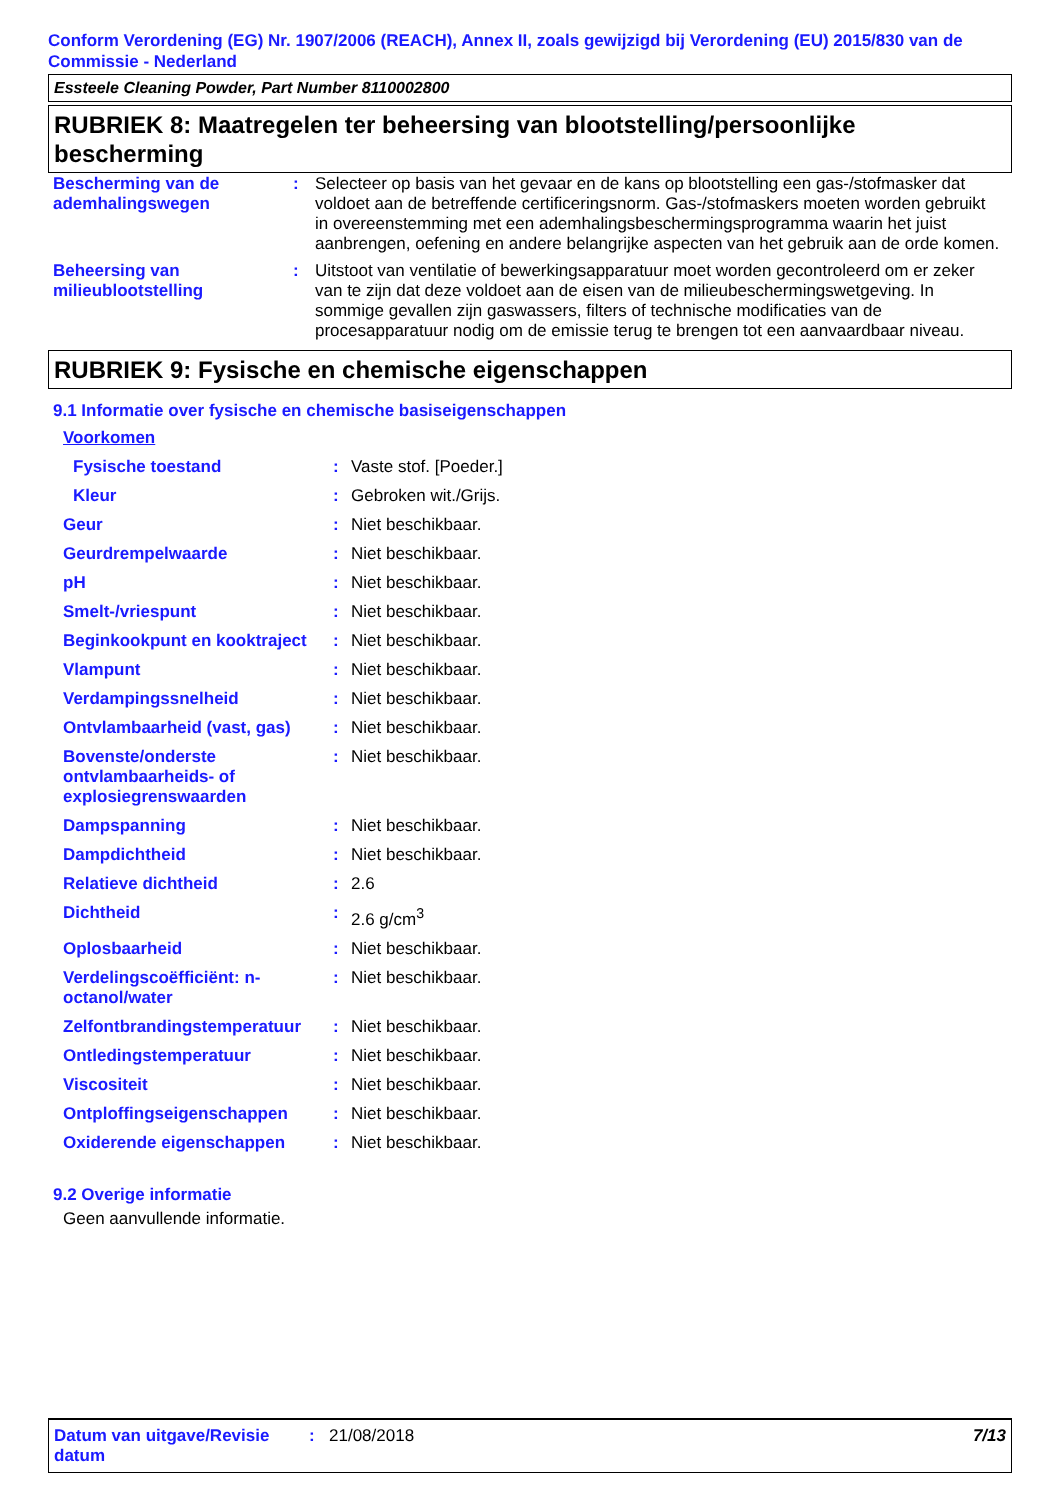Conform Verordening (EG) Nr. 1907/2006 (REACH), Annex II, zoals gewijzigd bij Verordening (EU) 2015/830 van de Commissie - Nederland
Essteele Cleaning Powder, Part Number 8110002800
RUBRIEK 8: Maatregelen ter beheersing van blootstelling/persoonlijke bescherming
| Bescherming van de ademhalingswegen | : | Selecteer op basis van het gevaar en de kans op blootstelling een gas-/stofmasker dat voldoet aan de betreffende certificeringsnorm. Gas-/stofmaskers moeten worden gebruikt in overeenstemming met een ademhalingsbeschermingsprogramma waarin het juist aanbrengen, oefening en andere belangrijke aspecten van het gebruik aan de orde komen. |
| Beheersing van milieublootstelling | : | Uitstoot van ventilatie of bewerkingsapparatuur moet worden gecontroleerd om er zeker van te zijn dat deze voldoet aan de eisen van de milieubeschermingswetgeving. In sommige gevallen zijn gaswassers, filters of technische modificaties van de procesapparatuur nodig om de emissie terug te brengen tot een aanvaardbaar niveau. |
RUBRIEK 9: Fysische en chemische eigenschappen
9.1 Informatie over fysische en chemische basiseigenschappen
| Voorkomen | | |
| Fysische toestand | : | Vaste stof. [Poeder.] |
| Kleur | : | Gebroken wit./Grijs. |
| Geur | : | Niet beschikbaar. |
| Geurdrempelwaarde | : | Niet beschikbaar. |
| pH | : | Niet beschikbaar. |
| Smelt-/vriespunt | : | Niet beschikbaar. |
| Beginkookpunt en kooktraject | : | Niet beschikbaar. |
| Vlampunt | : | Niet beschikbaar. |
| Verdampingssnelheid | : | Niet beschikbaar. |
| Ontvlambaarheid (vast, gas) | : | Niet beschikbaar. |
| Bovenste/onderste ontvlambaarheids- of explosiegrenswaarden | : | Niet beschikbaar. |
| Dampspanning | : | Niet beschikbaar. |
| Dampdichtheid | : | Niet beschikbaar. |
| Relatieve dichtheid | : | 2.6 |
| Dichtheid | : | 2.6 g/cm<sup>3</sup> |
| Oplosbaarheid | : | Niet beschikbaar. |
| Verdelingscoëfficiënt: n-octanol/water | : | Niet beschikbaar. |
| Zelfontbrandingstemperatuur | : | Niet beschikbaar. |
| Ontledingstemperatuur | : | Niet beschikbaar. |
| Viscositeit | : | Niet beschikbaar. |
| Ontploffingseigenschappen | : | Niet beschikbaar. |
| Oxiderende eigenschappen | : | Niet beschikbaar. |
9.2 Overige informatie
Geen aanvullende informatie.
Datum van uitgave/Revisie datum
: 21/08/2018 7/13